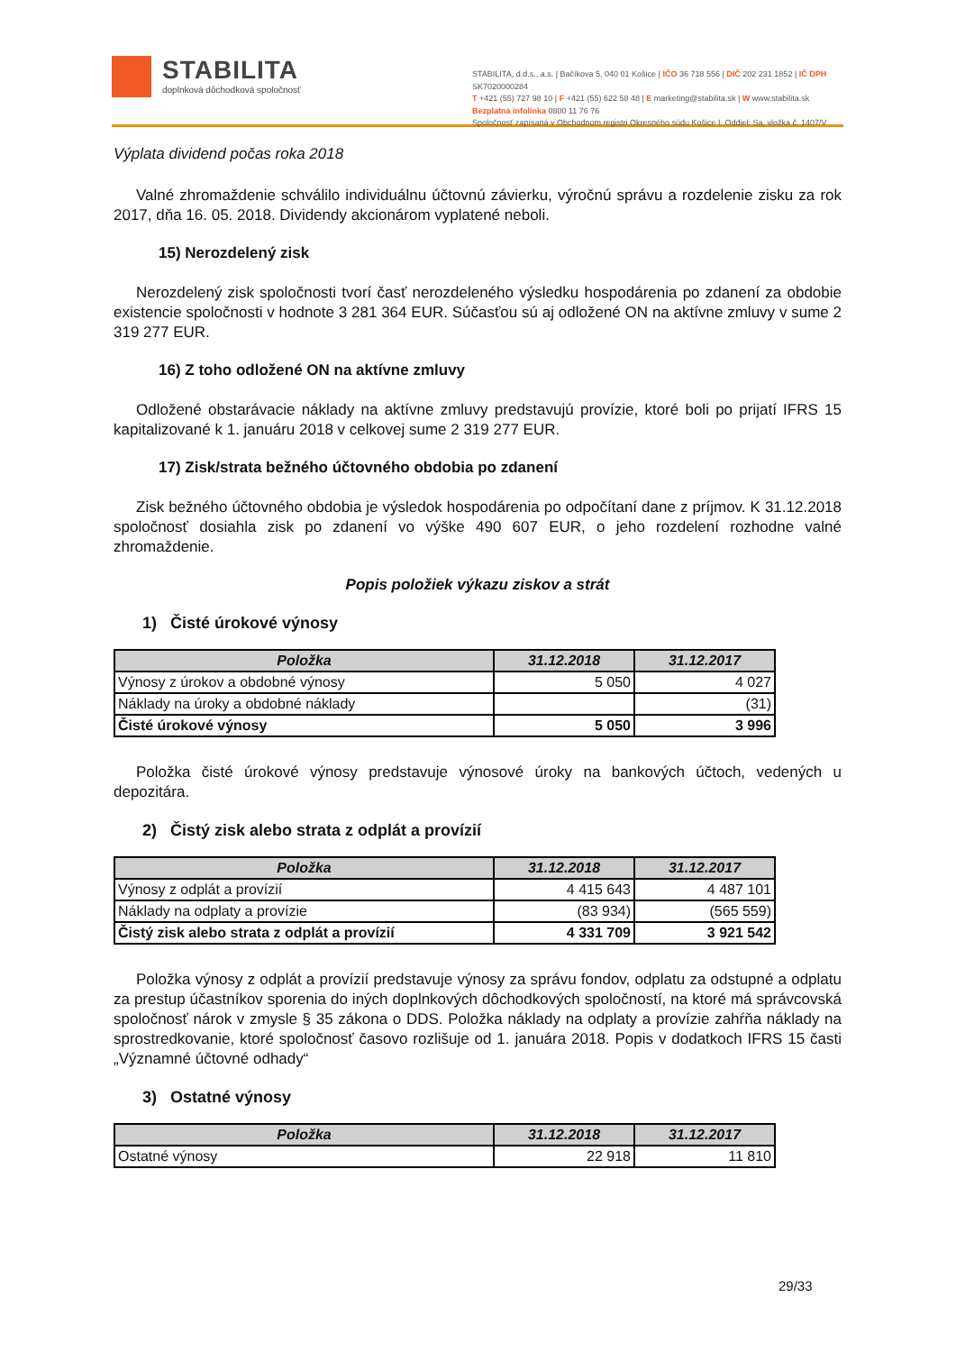STABILITA
doplnková dôchodková spoločnosť
STABILITA, d.d.s., a.s. | Bačíkova 5, 040 01 Košice | IČO 36 718 556 | DIČ 202 231 1852 | IČ DPH SK7020000284
T +421 (55) 727 98 10 | F +421 (55) 622 58 48 | E marketing@stabilita.sk | W www.stabilita.sk
Bezplatná infolinka 0800 11 76 76
Spoločnosť zapísaná v Obchodnom registri Okresného súdu Košice I. Oddiel: Sa, vložka č. 1407/V
Výplata dividend počas roka 2018
Valné zhromaždenie schválilo individuálnu účtovnú závierku, výročnú správu a rozdelenie zisku za rok 2017, dňa 16. 05. 2018. Dividendy akcionárom vyplatené neboli.
15) Nerozdelený zisk
Nerozdelený zisk spoločnosti tvorí časť nerozdeleného výsledku hospodárenia po zdanení za obdobie existencie spoločnosti v hodnote 3 281 364 EUR. Súčasťou sú aj odložené ON na aktívne zmluvy v sume 2 319 277 EUR.
16) Z toho odložené ON na aktívne zmluvy
Odložené obstarávacie náklady na aktívne zmluvy predstavujú provízie, ktoré boli po prijatí IFRS 15 kapitalizované k 1. januáru 2018 v celkovej sume 2 319 277 EUR.
17) Zisk/strata bežného účtovného obdobia po zdanení
Zisk bežného účtovného obdobia je výsledok hospodárenia po odpočítaní dane z príjmov. K 31.12.2018 spoločnosť dosiahla zisk po zdanení vo výške 490 607 EUR, o jeho rozdelení rozhodne valné zhromaždenie.
Popis položiek výkazu ziskov a strát
1) Čisté úrokové výnosy
| Položka | 31.12.2018 | 31.12.2017 |
| --- | --- | --- |
| Výnosy z úrokov a obdobné výnosy | 5 050 | 4 027 |
| Náklady na úroky a obdobné náklady | | (31) |
| Čisté úrokové výnosy | 5 050 | 3 996 |
Položka čisté úrokové výnosy predstavuje výnosové úroky na bankových účtoch, vedených u depozitára.
2) Čistý zisk alebo strata z odplát a provízií
| Položka | 31.12.2018 | 31.12.2017 |
| --- | --- | --- |
| Výnosy z odplát a provízií | 4 415 643 | 4 487 101 |
| Náklady na odplaty a provízie | (83 934) | (565 559) |
| Čistý zisk alebo strata z odplát a provízií | 4 331 709 | 3 921 542 |
Položka výnosy z odplát a provízií predstavuje výnosy za správu fondov, odplatu za odstupné a odplatu za prestup účastníkov sporenia do iných doplnkových dôchodkových spoločností, na ktoré má správcovská spoločnosť nárok v zmysle § 35 zákona o DDS. Položka náklady na odplaty a provízie zahŕňa náklady na sprostredkovanie, ktoré spoločnosť časovo rozlišuje od 1. januára 2018. Popis v dodatkoch IFRS 15 časti „Významné účtovné odhady“
3) Ostatné výnosy
| Položka | 31.12.2018 | 31.12.2017 |
| --- | --- | --- |
| Ostatné výnosy | 22 918 | 11 810 |
29/33